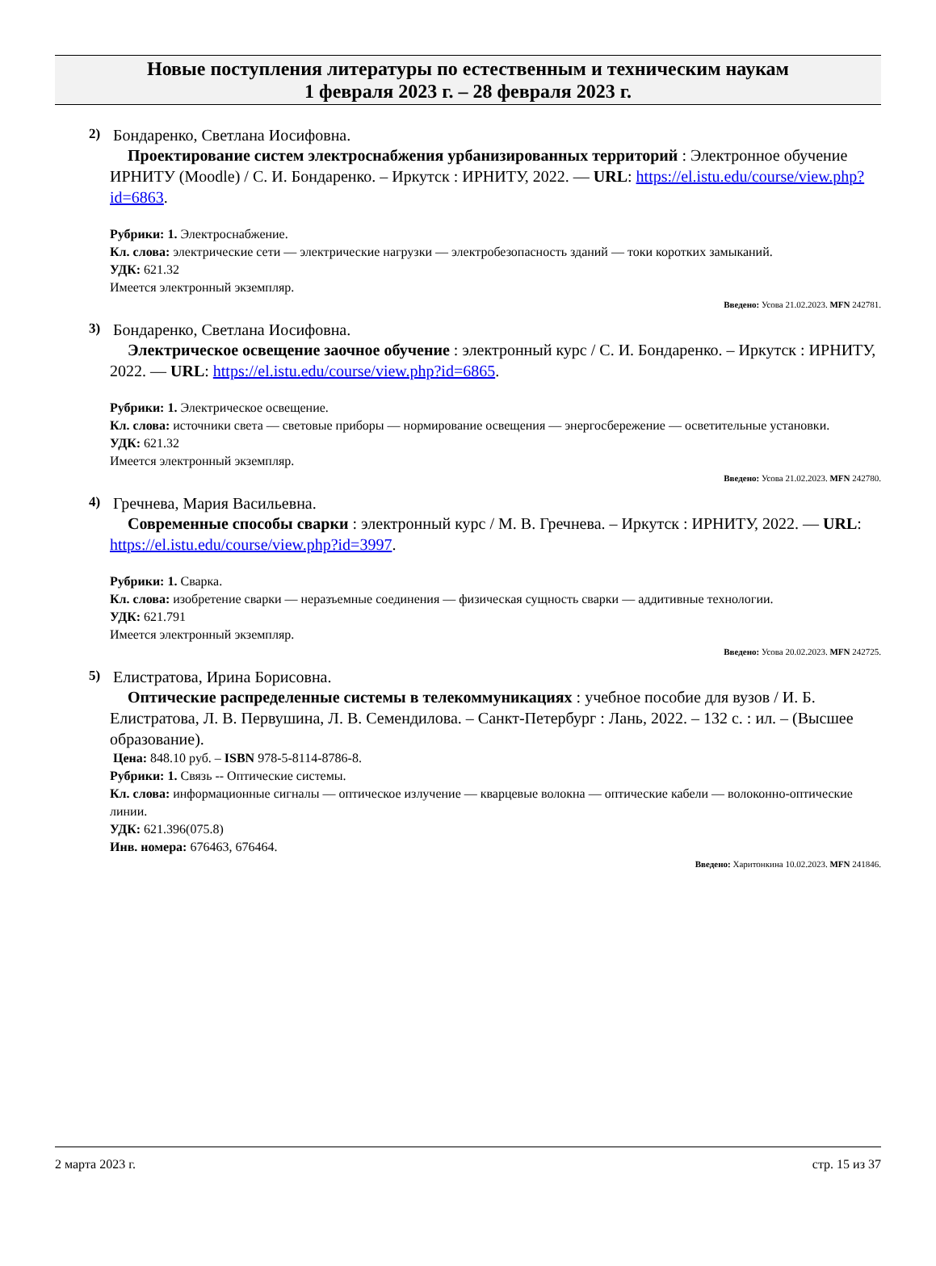Новые поступления литературы по естественным и техническим наукам
1 февраля 2023 г. – 28 февраля 2023 г.
2) Бондаренко, Светлана Иосифовна.
Проектирование систем электроснабжения урбанизированных территорий : Электронное обучение ИРНИТУ (Moodle) / С. И. Бондаренко. – Иркутск : ИРНИТУ, 2022. — URL: https://el.istu.edu/course/view.php?id=6863.
Рубрики: 1. Электроснабжение.
Кл. слова: электрические сети — электрические нагрузки — электробезопасность зданий — токи коротких замыканий.
УДК: 621.32
Имеется электронный экземпляр.
Введено: Усова 21.02.2023. MFN 242781.
3) Бондаренко, Светлана Иосифовна.
Электрическое освещение заочное обучение : электронный курс / С. И. Бондаренко. – Иркутск : ИРНИТУ, 2022. — URL: https://el.istu.edu/course/view.php?id=6865.
Рубрики: 1. Электрическое освещение.
Кл. слова: источники света — световые приборы — нормирование освещения — энергосбережение — осветительные установки.
УДК: 621.32
Имеется электронный экземпляр.
Введено: Усова 21.02.2023. MFN 242780.
4) Гречнева, Мария Васильевна.
Современные способы сварки : электронный курс / М. В. Гречнева. – Иркутск : ИРНИТУ, 2022. — URL: https://el.istu.edu/course/view.php?id=3997.
Рубрики: 1. Сварка.
Кл. слова: изобретение сварки — неразъемные соединения — физическая сущность сварки — аддитивные технологии.
УДК: 621.791
Имеется электронный экземпляр.
Введено: Усова 20.02.2023. MFN 242725.
5) Елистратова, Ирина Борисовна.
Оптические распределенные системы в телекоммуникациях : учебное пособие для вузов / И. Б. Елистратова, Л. В. Первушина, Л. В. Семендилова. – Санкт-Петербург : Лань, 2022. – 132 с. : ил. – (Высшее образование).
Цена: 848.10 руб. – ISBN 978-5-8114-8786-8.
Рубрики: 1. Связь -- Оптические системы.
Кл. слова: информационные сигналы — оптическое излучение — кварцевые волокна — оптические кабели — волоконно-оптические линии.
УДК: 621.396(075.8)
Инв. номера: 676463, 676464.
Введено: Харитонкина 10.02.2023. MFN 241846.
2 марта 2023 г. стр. 15 из 37